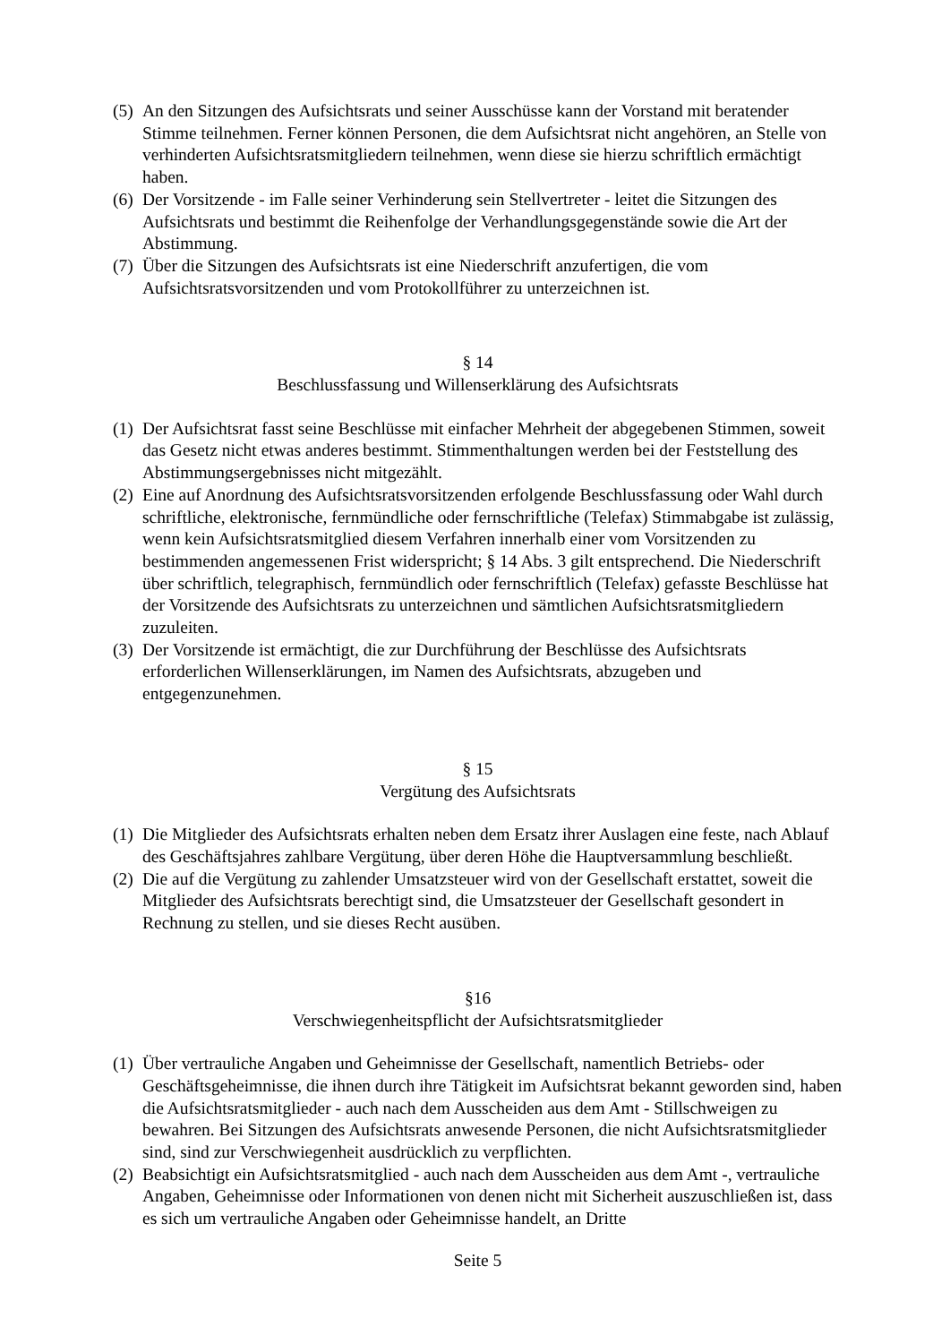(5) An den Sitzungen des Aufsichtsrats und seiner Ausschüsse kann der Vorstand mit beratender Stimme teilnehmen. Ferner können Personen, die dem Aufsichtsrat nicht angehören, an Stelle von verhinderten Aufsichtsratsmitgliedern teilnehmen, wenn diese sie hierzu schriftlich ermächtigt haben.
(6) Der Vorsitzende - im Falle seiner Verhinderung sein Stellvertreter - leitet die Sitzungen des Aufsichtsrats und bestimmt die Reihenfolge der Verhandlungsgegenstände sowie die Art der Abstimmung.
(7) Über die Sitzungen des Aufsichtsrats ist eine Niederschrift anzufertigen, die vom Aufsichtsratsvorsitzenden und vom Protokollführer zu unterzeichnen ist.
§ 14
Beschlussfassung und Willenserklärung des Aufsichtsrats
(1) Der Aufsichtsrat fasst seine Beschlüsse mit einfacher Mehrheit der abgegebenen Stimmen, soweit das Gesetz nicht etwas anderes bestimmt. Stimmenthaltungen werden bei der Feststellung des Abstimmungsergebnisses nicht mitgezählt.
(2) Eine auf Anordnung des Aufsichtsratsvorsitzenden erfolgende Beschlussfassung oder Wahl durch schriftliche, elektronische, fernmündliche oder fernschriftliche (Telefax) Stimmabgabe ist zulässig, wenn kein Aufsichtsratsmitglied diesem Verfahren innerhalb einer vom Vorsitzenden zu bestimmenden angemessenen Frist widerspricht; § 14 Abs. 3 gilt entsprechend. Die Niederschrift über schriftlich, telegraphisch, fernmündlich oder fernschriftlich (Telefax) gefasste Beschlüsse hat der Vorsitzende des Aufsichtsrats zu unterzeichnen und sämtlichen Aufsichtsratsmitgliedern zuzuleiten.
(3) Der Vorsitzende ist ermächtigt, die zur Durchführung der Beschlüsse des Aufsichtsrats erforderlichen Willenserklärungen, im Namen des Aufsichtsrats, abzugeben und entgegenzunehmen.
§ 15
Vergütung des Aufsichtsrats
(1) Die Mitglieder des Aufsichtsrats erhalten neben dem Ersatz ihrer Auslagen eine feste, nach Ablauf des Geschäftsjahres zahlbare Vergütung, über deren Höhe die Hauptversammlung beschließt.
(2) Die auf die Vergütung zu zahlender Umsatzsteuer wird von der Gesellschaft erstattet, soweit die Mitglieder des Aufsichtsrats berechtigt sind, die Umsatzsteuer der Gesellschaft gesondert in Rechnung zu stellen, und sie dieses Recht ausüben.
§16
Verschwiegenheitspflicht der Aufsichtsratsmitglieder
(1) Über vertrauliche Angaben und Geheimnisse der Gesellschaft, namentlich Betriebs- oder Geschäftsgeheimnisse, die ihnen durch ihre Tätigkeit im Aufsichtsrat bekannt geworden sind, haben die Aufsichtsratsmitglieder - auch nach dem Ausscheiden aus dem Amt - Stillschweigen zu bewahren. Bei Sitzungen des Aufsichtsrats anwesende Personen, die nicht Aufsichtsratsmitglieder sind, sind zur Verschwiegenheit ausdrücklich zu verpflichten.
(2) Beabsichtigt ein Aufsichtsratsmitglied - auch nach dem Ausscheiden aus dem Amt -, vertrauliche Angaben, Geheimnisse oder Informationen von denen nicht mit Sicherheit auszuschließen ist, dass es sich um vertrauliche Angaben oder Geheimnisse handelt, an Dritte
Seite 5